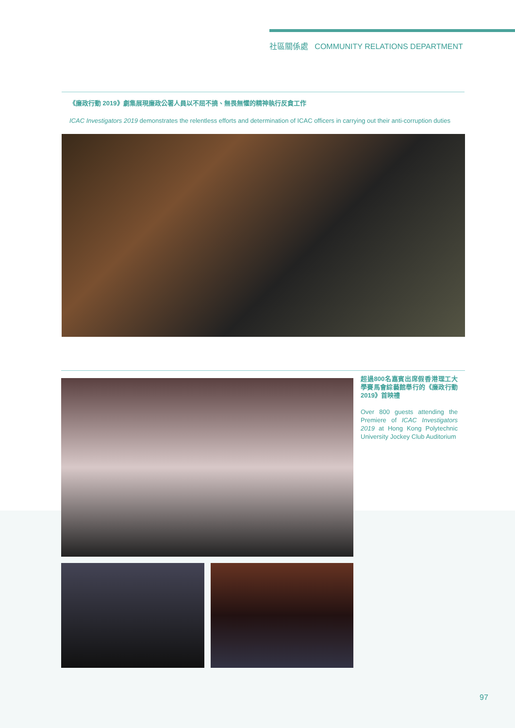社區關係處 COMMUNITY RELATIONS DEPARTMENT
《廉政行動 2019》劇集展現廉政公署人員以不屈不撓、無畏無懼的精神執行反貪工作
ICAC Investigators 2019 demonstrates the relentless efforts and determination of ICAC officers in carrying out their anti-corruption duties
超過800名嘉賓出席假香港理工大學賽馬會綜藝館舉行的《廉政行動2019》首映禮
Over 800 guests attending the Premiere of ICAC Investigators 2019 at Hong Kong Polytechnic University Jockey Club Auditorium
97